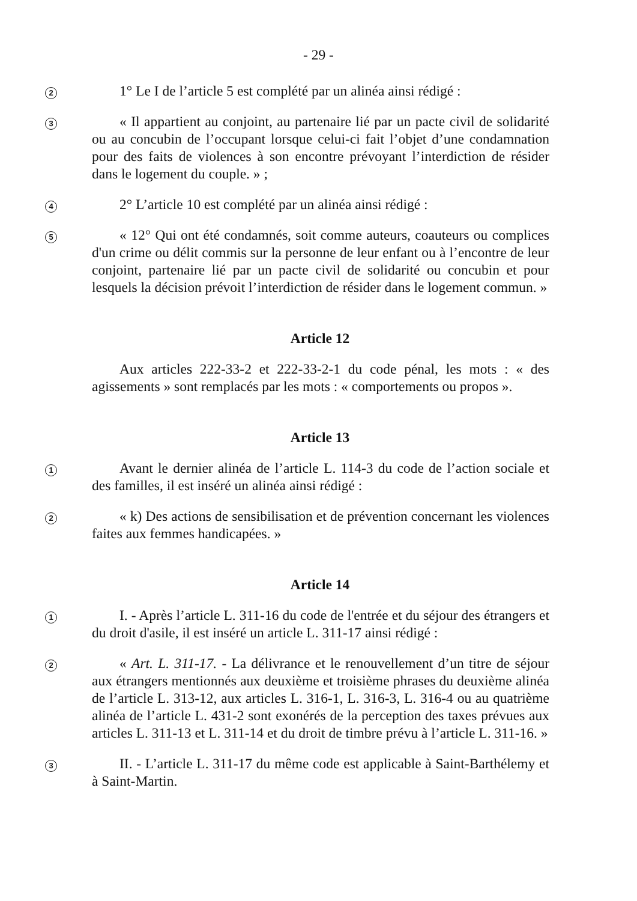- 29 -
2
1° Le I de l’article 5 est complété par un alinéa ainsi rédigé :
3
« Il appartient au conjoint, au partenaire lié par un pacte civil de solidarité ou au concubin de l’occupant lorsque celui-ci fait l’objet d’une condamnation pour des faits de violences à son encontre prévoyant l’interdiction de résider dans le logement du couple. » ;
4
2° L’article 10 est complété par un alinéa ainsi rédigé :
5
« 12° Qui ont été condamnés, soit comme auteurs, coauteurs ou complices d'un crime ou délit commis sur la personne de leur enfant ou à l’encontre de leur conjoint, partenaire lié par un pacte civil de solidarité ou concubin et pour lesquels la décision prévoit l’interdiction de résider dans le logement commun. »
Article 12
Aux articles 222-33-2 et 222-33-2-1 du code pénal, les mots : « des agissements » sont remplacés par les mots : « comportements ou propos ».
Article 13
1
Avant le dernier alinéa de l’article L. 114-3 du code de l’action sociale et des familles, il est inséré un alinéa ainsi rédigé :
2
« k) Des actions de sensibilisation et de prévention concernant les violences faites aux femmes handicapées. »
Article 14
1
I. - Après l’article L. 311-16 du code de l'entrée et du séjour des étrangers et du droit d'asile, il est inséré un article L. 311-17 ainsi rédigé :
2
« Art. L. 311-17. - La délivrance et le renouvellement d’un titre de séjour aux étrangers mentionnés aux deuxième et troisième phrases du deuxième alinéa de l’article L. 313-12, aux articles L. 316-1, L. 316-3, L. 316-4 ou au quatrième alinéa de l’article L. 431-2 sont exonérés de la perception des taxes prévues aux articles L. 311-13 et L. 311-14 et du droit de timbre prévu à l’article L. 311-16. »
3
II. - L’article L. 311-17 du même code est applicable à Saint-Barthélemy et à Saint-Martin.